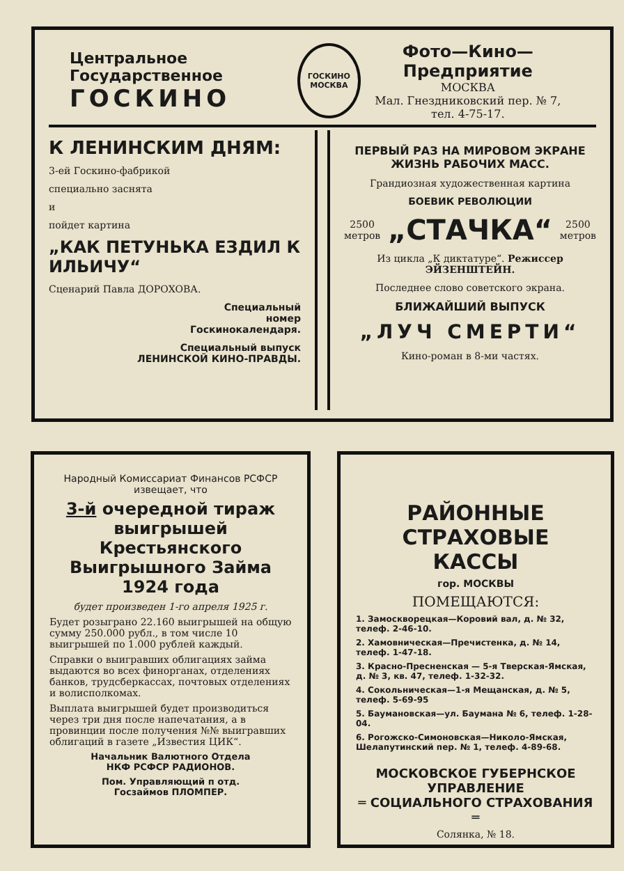Центральное Государственное
ГОСКИНО
ГОСКИНО
МОСКВА
Фото—Кино—Предприятие
МОСКВА
Мал. Гнездниковский пер. № 7,
тел. 4-75-17.
К ЛЕНИНСКИМ ДНЯМ:
3-ей Госкино-фабрикой
специально заснята
и
пойдет картина
„КАК ПЕТУНЬКА ЕЗДИЛ К ИЛЬИЧУ“
Сценарий Павла ДОРОХОВА.
Специальный
номер
Госкинокалендаря.
Специальный выпуск
ЛЕНИНСКОЙ КИНО-ПРАВДЫ.
ПЕРВЫЙ РАЗ НА МИРОВОМ ЭКРАНЕ ЖИЗНЬ РАБОЧИХ МАСС.
Грандиозная художественная картина
БОЕВИК РЕВОЛЮЦИИ
2500
метров „СТАЧКА“2500
метров
Из цикла „К диктатуре“. Режиссер ЭЙЗЕНШТЕЙН.
Последнее слово советского экрана.
БЛИЖАЙШИЙ ВЫПУСК
„ЛУЧ СМЕРТИ“
Кино-роман в 8-ми частях.
Народный Комиссариат Финансов РСФСР
извещает, что
3-й очередной тираж выигрышей Крестьянского Выигрышного Займа 1924 года
будет произведен 1-го апреля 1925 г.
Будет розыграно 22.160 выигрышей на общую сумму 250.000 рубл., в том числе 10 выигрышей по 1.000 рублей каждый.
Справки о выигравших облигациях займа выдаются во всех финорганах, отделениях банков, трудсберкассах, почтовых отделениях и волисполкомах.
Выплата выигрышей будет производиться через три дня после напечатания, а в провинции после получения №№ выигравших облигаций в газете „Известия ЦИК“.
Начальник Валютного Отдела
НКФ РСФСР РАДИОНОВ.
Пом. Управляющий п отд.
Госзаймов ПЛОМПЕР.
РАЙОННЫЕ СТРАХОВЫЕ КАССЫ
гор. МОСКВЫ
ПОМЕЩАЮТСЯ:
1. Замоскворецкая—Коровий вал, д. № 32, телеф. 2-46-10.
2. Хамовническая—Пречистенка, д. № 14, телеф. 1-47-18.
3. Красно-Пресненская — 5-я Тверская-Ямская, д. № 3, кв. 47, телеф. 1-32-32.
4. Сокольническая—1-я Мещанская, д. № 5, телеф. 5-69-95
5. Баумановская—ул. Баумана № 6, телеф. 1-28-04.
6. Рогожско-Симоновская—Николо-Ямская, Шелапутинский пер. № 1, телеф. 4-89-68.
МОСКОВСКОЕ ГУБЕРНСКОЕ УПРАВЛЕНИЕ
═ СОЦИАЛЬНОГО СТРАХОВАНИЯ ═
Солянка, № 18.